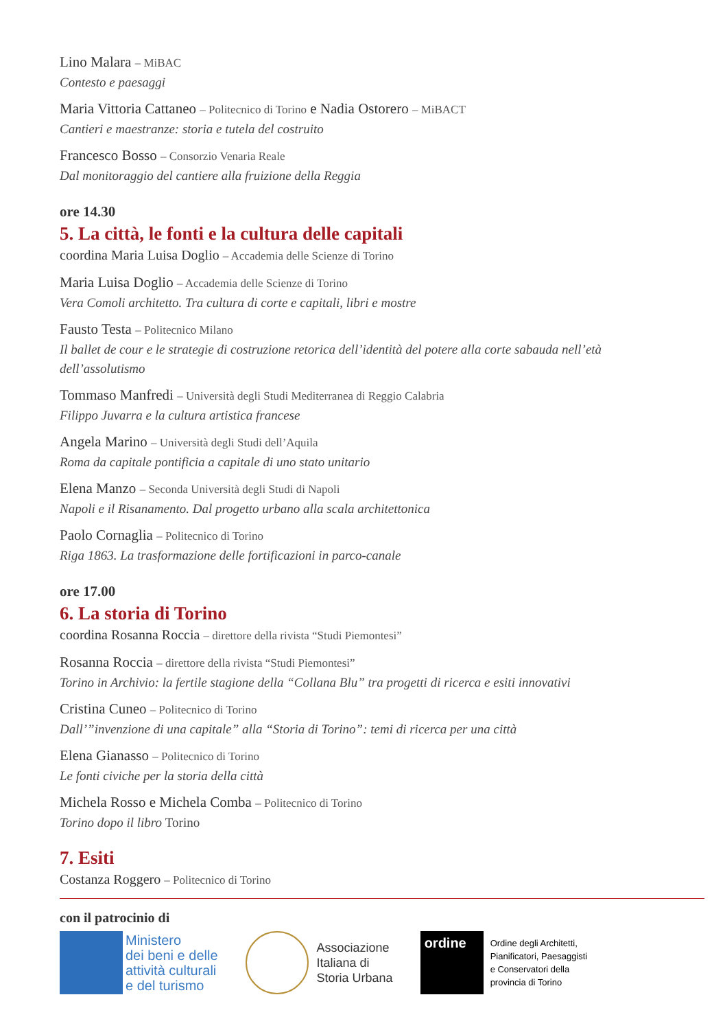Lino Malara – MiBAC
Contesto e paesaggi
Maria Vittoria Cattaneo – Politecnico di Torino e Nadia Ostorero – MiBACT
Cantieri e maestranze: storia e tutela del costruito
Francesco Bosso – Consorzio Venaria Reale
Dal monitoraggio del cantiere alla fruizione della Reggia
ore 14.30
5. La città, le fonti e la cultura delle capitali
coordina Maria Luisa Doglio – Accademia delle Scienze di Torino
Maria Luisa Doglio – Accademia delle Scienze di Torino
Vera Comoli architetto. Tra cultura di corte e capitali, libri e mostre
Fausto Testa – Politecnico Milano
Il ballet de cour e le strategie di costruzione retorica dell’identità del potere alla corte sabauda nell’età dell’assolutismo
Tommaso Manfredi – Università degli Studi Mediterranea di Reggio Calabria
Filippo Juvarra e la cultura artistica francese
Angela Marino – Università degli Studi dell’Aquila
Roma da capitale pontificia a capitale di uno stato unitario
Elena Manzo – Seconda Università degli Studi di Napoli
Napoli e il Risanamento. Dal progetto urbano alla scala architettonica
Paolo Cornaglia – Politecnico di Torino
Riga 1863. La trasformazione delle fortificazioni in parco-canale
ore 17.00
6. La storia di Torino
coordina Rosanna Roccia – direttore della rivista “Studi Piemontesi”
Rosanna Roccia – direttore della rivista “Studi Piemontesi”
Torino in Archivio: la fertile stagione della “Collana Blu” tra progetti di ricerca e esiti innovativi
Cristina Cuneo – Politecnico di Torino
Dall’”invenzione di una capitale” alla “Storia di Torino”: temi di ricerca per una città
Elena Gianasso – Politecnico di Torino
Le fonti civiche per la storia della città
Michela Rosso e Michela Comba – Politecnico di Torino
Torino dopo il libro Torino
7. Esiti
Costanza Roggero – Politecnico di Torino
con il patrocinio di
Ministero
dei beni e delle
attività culturali
e del turismo
Associazione
Italiana di
Storia Urbana
ordine
Ordine degli Architetti,
Pianificatori, Paesaggisti
e Conservatori della
provincia di Torino